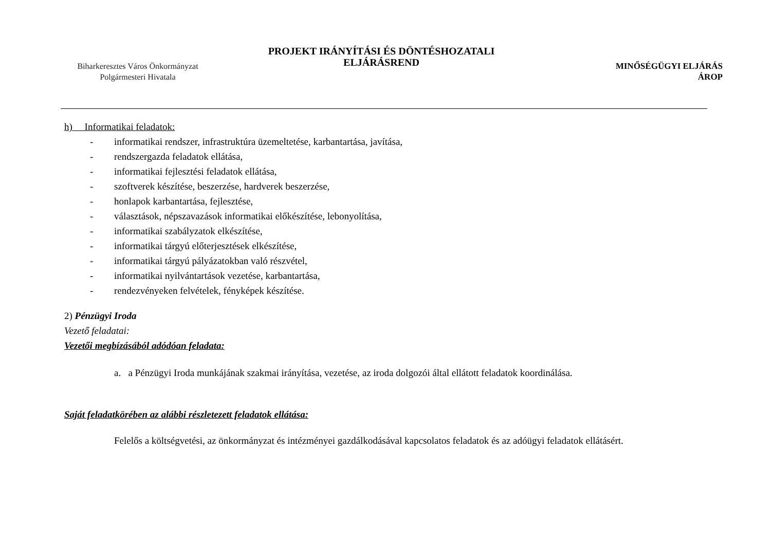Biharkeresztes Város Önkormányzat
Polgármesteri Hivatala
PROJEKT IRÁNYÍTÁSI ÉS DÖNTÉSHOZATALI
ELJÁRÁSREND
MINŐSÉGÜGYI ELJÁRÁS
ÁROP
h) Informatikai feladatok:
- informatikai rendszer, infrastruktúra üzemeltetése, karbantartása, javítása,
- rendszergazda feladatok ellátása,
- informatikai fejlesztési feladatok ellátása,
- szoftverek készítése, beszerzése, hardverek beszerzése,
- honlapok karbantartása, fejlesztése,
- választások, népszavazások informatikai előkészítése, lebonyolítása,
- informatikai szabályzatok elkészítése,
- informatikai tárgyú előterjesztések elkészítése,
- informatikai tárgyú pályázatokban való részvétel,
- informatikai nyilvántartások vezetése, karbantartása,
- rendezvényeken felvételek, fényképek készítése.
2) Pénzügyi Iroda
Vezető feladatai:
Vezetői megbízásából adódóan feladata:
a. a Pénzügyi Iroda munkájának szakmai irányítása, vezetése, az iroda dolgozói által ellátott feladatok koordinálása.
Saját feladatkörében az alábbi részletezett feladatok ellátása:
Felelős a költségvetési, az önkormányzat és intézményei gazdálkodásával kapcsolatos feladatok és az adóügyi feladatok ellátásért.